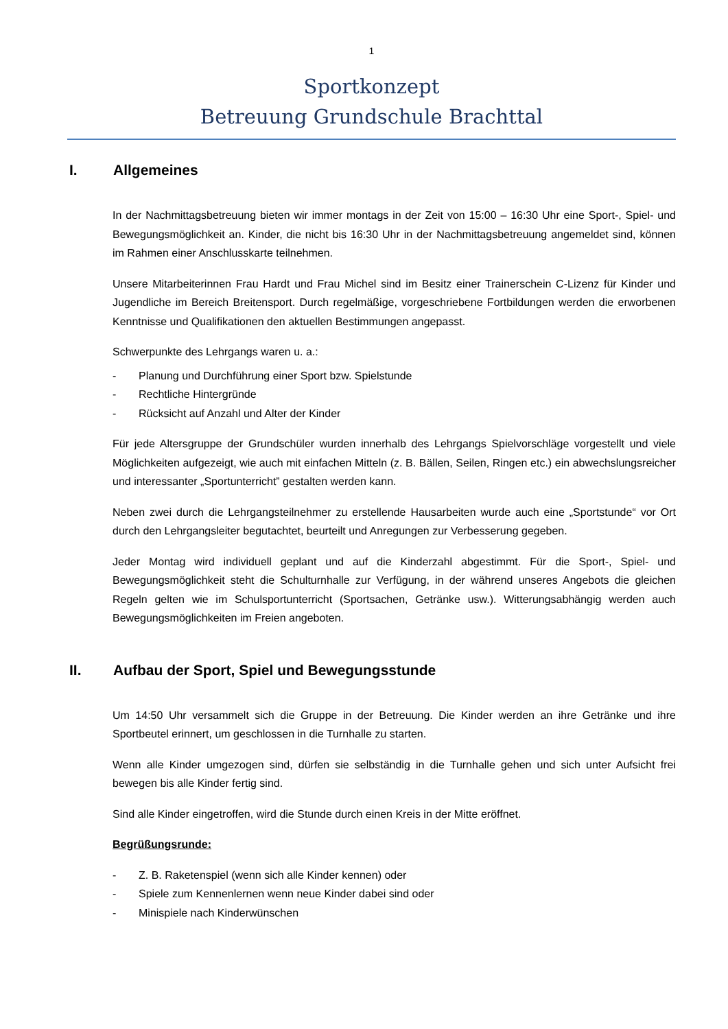1
Sportkonzept
Betreuung Grundschule Brachttal
I. Allgemeines
In der Nachmittagsbetreuung bieten wir immer montags in der Zeit von 15:00 – 16:30 Uhr eine Sport-, Spiel- und Bewegungsmöglichkeit an. Kinder, die nicht bis 16:30 Uhr in der Nachmittagsbetreuung angemeldet sind, können im Rahmen einer Anschlusskarte teilnehmen.
Unsere Mitarbeiterinnen Frau Hardt und Frau Michel sind im Besitz einer Trainerschein C-Lizenz für Kinder und Jugendliche im Bereich Breitensport. Durch regelmäßige, vorgeschriebene Fortbildungen werden die erworbenen Kenntnisse und Qualifikationen den aktuellen Bestimmungen angepasst.
Schwerpunkte des Lehrgangs waren u. a.:
- Planung und Durchführung einer Sport bzw. Spielstunde
- Rechtliche Hintergründe
- Rücksicht auf Anzahl und Alter der Kinder
Für jede Altersgruppe der Grundschüler wurden innerhalb des Lehrgangs Spielvorschläge vorgestellt und viele Möglichkeiten aufgezeigt, wie auch mit einfachen Mitteln (z. B. Bällen, Seilen, Ringen etc.) ein abwechslungsreicher und interessanter „Sportunterricht” gestalten werden kann.
Neben zwei durch die Lehrgangsteilnehmer zu erstellende Hausarbeiten wurde auch eine „Sportstunde“ vor Ort durch den Lehrgangsleiter begutachtet, beurteilt und Anregungen zur Verbesserung gegeben.
Jeder Montag wird individuell geplant und auf die Kinderzahl abgestimmt. Für die Sport-, Spiel- und Bewegungsmöglichkeit steht die Schulturnhalle zur Verfügung, in der während unseres Angebots die gleichen Regeln gelten wie im Schulsportunterricht (Sportsachen, Getränke usw.). Witterungsabhängig werden auch Bewegungsmöglichkeiten im Freien angeboten.
II. Aufbau der Sport, Spiel und Bewegungsstunde
Um 14:50 Uhr versammelt sich die Gruppe in der Betreuung. Die Kinder werden an ihre Getränke und ihre Sportbeutel erinnert, um geschlossen in die Turnhalle zu starten.
Wenn alle Kinder umgezogen sind, dürfen sie selbständig in die Turnhalle gehen und sich unter Aufsicht frei bewegen bis alle Kinder fertig sind.
Sind alle Kinder eingetroffen, wird die Stunde durch einen Kreis in der Mitte eröffnet.
Begrüßungsrunde:
- Z. B. Raketenspiel (wenn sich alle Kinder kennen) oder
- Spiele zum Kennenlernen wenn neue Kinder dabei sind oder
- Minispiele nach Kinderwünschen